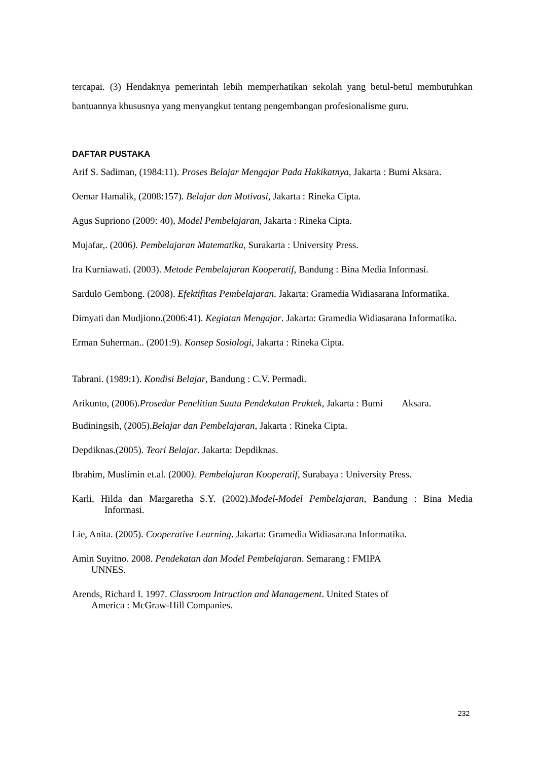tercapai. (3) Hendaknya pemerintah lebih memperhatikan sekolah yang betul-betul membutuhkan bantuannya khususnya yang menyangkut tentang pengembangan profesionalisme guru.
DAFTAR PUSTAKA
Arif S. Sadiman, (1984:11). Proses Belajar Mengajar Pada Hakikatnya, Jakarta : Bumi Aksara.
Oemar Hamalik, (2008:157). Belajar dan Motivasi, Jakarta : Rineka Cipta.
Agus Supriono (2009: 40), Model Pembelajaran, Jakarta : Rineka Cipta.
Mujafar,. (2006). Pembelajaran Matematika, Surakarta : University Press.
Ira Kurniawati. (2003). Metode Pembelajaran Kooperatif, Bandung : Bina Media Informasi.
Sardulo Gembong. (2008). Efektifitas Pembelajaran. Jakarta: Gramedia Widiasarana Informatika.
Dimyati dan Mudjiono.(2006:41). Kegiatan Mengajar. Jakarta: Gramedia Widiasarana Informatika.
Erman Suherman.. (2001:9). Konsep Sosiologi, Jakarta : Rineka Cipta.
Tabrani. (1989:1). Kondisi Belajar, Bandung : C.V. Permadi.
Arikunto, (2006).Prosedur Penelitian Suatu Pendekatan Praktek, Jakarta : Bumi Aksara.
Budiningsih, (2005).Belajar dan Pembelajaran, Jakarta : Rineka Cipta.
Depdiknas.(2005). Teori Belajar. Jakarta: Depdiknas.
Ibrahim, Muslimin et.al. (2000). Pembelajaran Kooperatif, Surabaya : University Press.
Karli, Hilda dan Margaretha S.Y. (2002).Model-Model Pembelajaran, Bandung : Bina Media Informasi.
Lie, Anita. (2005). Cooperative Learning. Jakarta: Gramedia Widiasarana Informatika.
Amin Suyitno. 2008. Pendekatan dan Model Pembelajaran. Semarang : FMIPA
UNNES.
Arends, Richard I. 1997. Classroom Intruction and Management. United States of
America : McGraw-Hill Companies.
232